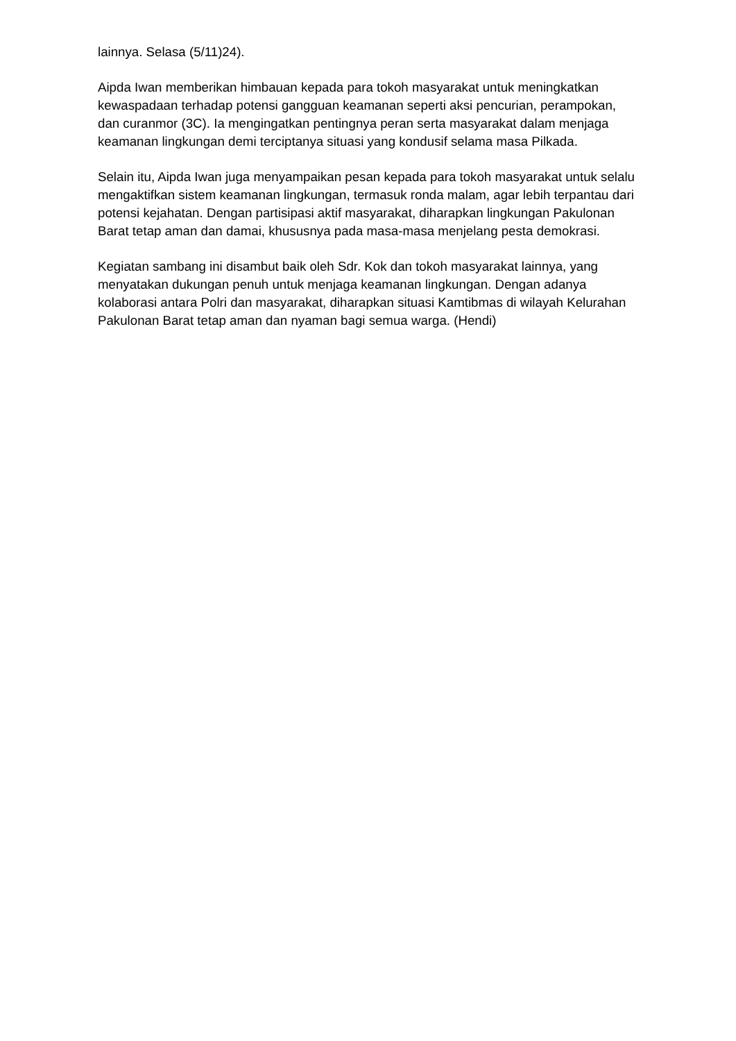lainnya. Selasa (5/11)24).
Aipda Iwan memberikan himbauan kepada para tokoh masyarakat untuk meningkatkan kewaspadaan terhadap potensi gangguan keamanan seperti aksi pencurian, perampokan, dan curanmor (3C). Ia mengingatkan pentingnya peran serta masyarakat dalam menjaga keamanan lingkungan demi terciptanya situasi yang kondusif selama masa Pilkada.
Selain itu, Aipda Iwan juga menyampaikan pesan kepada para tokoh masyarakat untuk selalu mengaktifkan sistem keamanan lingkungan, termasuk ronda malam, agar lebih terpantau dari potensi kejahatan. Dengan partisipasi aktif masyarakat, diharapkan lingkungan Pakulonan Barat tetap aman dan damai, khususnya pada masa-masa menjelang pesta demokrasi.
Kegiatan sambang ini disambut baik oleh Sdr. Kok dan tokoh masyarakat lainnya, yang menyatakan dukungan penuh untuk menjaga keamanan lingkungan. Dengan adanya kolaborasi antara Polri dan masyarakat, diharapkan situasi Kamtibmas di wilayah Kelurahan Pakulonan Barat tetap aman dan nyaman bagi semua warga. (Hendi)